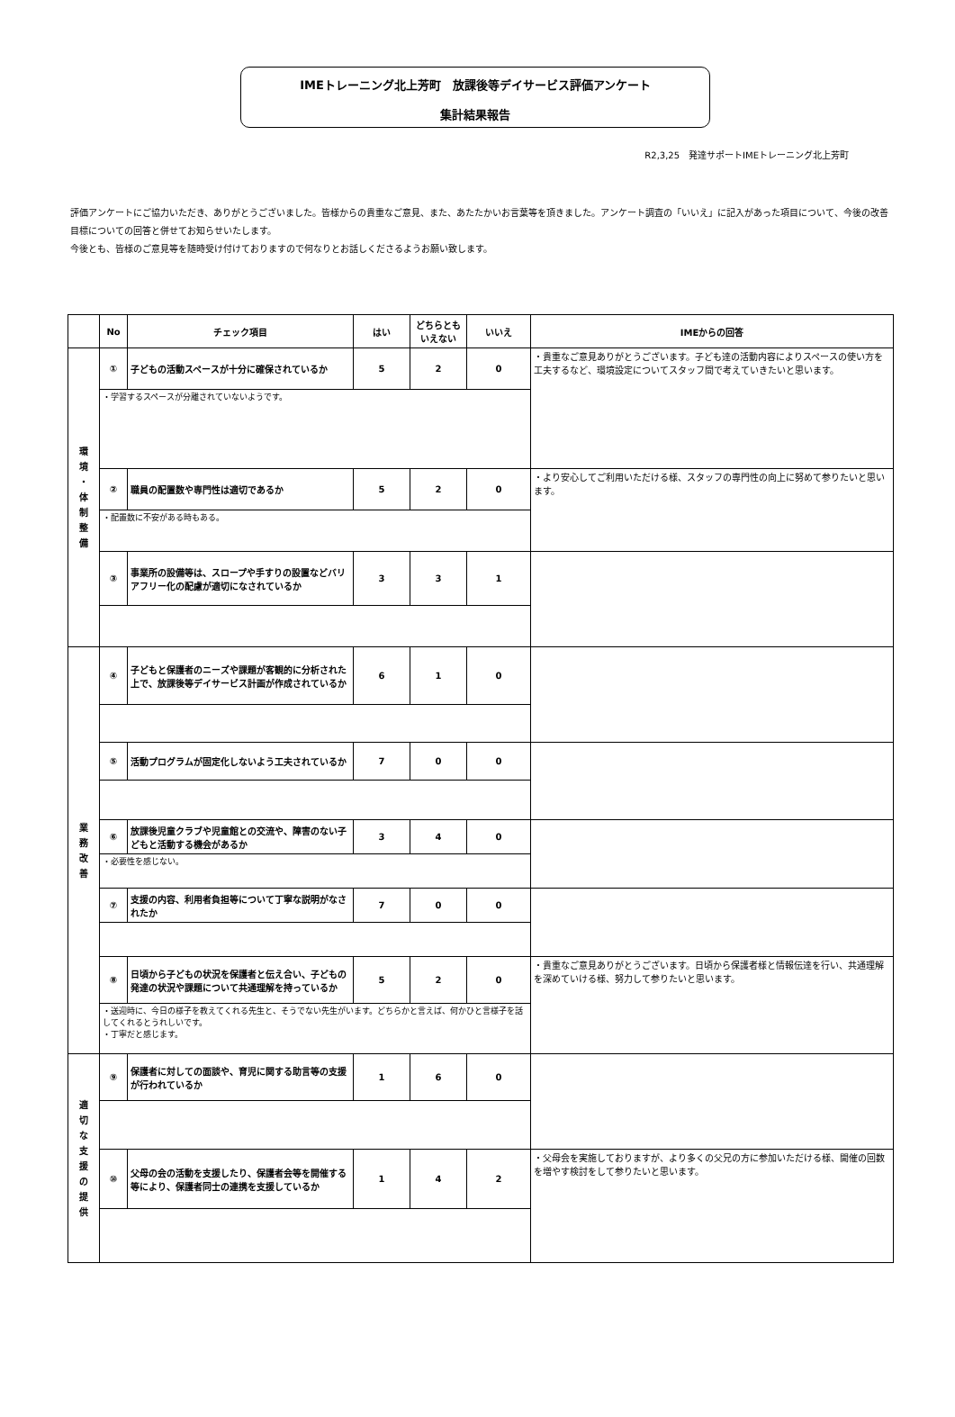IMEトレーニング北上芳町　放課後等デイサービス評価アンケート
集計結果報告
R2,3,25　発達サポートIMEトレーニング北上芳町
評価アンケートにご協力いただき、ありがとうございました。皆様からの貴重なご意見、また、あたたかいお言葉等を頂きました。アンケート調査の「いいえ」に記入があった項目について、今後の改善目標についての回答と併せてお知らせいたします。
今後とも、皆様のご意見等を随時受け付けておりますので何なりとお話しくださるようお願い致します。
| | No | チェック項目 | はい | どちらとも いえない | いいえ | IMEからの回答 |
| --- | --- | --- | --- | --- | --- | --- |
| 環 境 ・ 体 制 整 備 | ① | 子どもの活動スペースが十分に確保されているか | 5 | 2 | 0 | ・貴重なご意見ありがとうございます。子ども達の活動内容によりスペースの使い方を工夫するなど、環境設定についてスタッフ間で考えていきたいと思います。 |
| | ・学習するスペースが分離されていないようです。 | | | | | |
| | ② | 職員の配置数や専門性は適切であるか | 5 | 2 | 0 | ・より安心してご利用いただける様、スタッフの専門性の向上に努めて参りたいと思います。 |
| | ・配置数に不安がある時もある。 | | | | | |
| | ③ | 事業所の設備等は、スロープや手すりの設置などバリアフリー化の配慮が適切になされているか | 3 | 3 | 1 | |
| 業 務 改 善 | ④ | 子どもと保護者のニーズや課題が客観的に分析された上で、放課後等デイサービス計画が作成されているか | 6 | 1 | 0 | |
| | ⑤ | 活動プログラムが固定化しないよう工夫されているか | 7 | 0 | 0 | |
| | ⑥ | 放課後児童クラブや児童館との交流や、障害のない子どもと活動する機会があるか | 3 | 4 | 0 | |
| | ・必要性を感じない。 | | | | | |
| | ⑦ | 支援の内容、利用者負担等について丁寧な説明がなされたか | 7 | 0 | 0 | |
| | ⑧ | 日頃から子どもの状況を保護者と伝え合い、子どもの発達の状況や課題について共通理解を持っているか | 5 | 2 | 0 | ・貴重なご意見ありがとうございます。日頃から保護者様と情報伝達を行い、共通理解を深めていける様、努力して参りたいと思います。 |
| | ・送迎時に、今日の様子を教えてくれる先生と、そうでない先生がいます。どちらかと言えば、何かひと言様子を話してくれるとうれしいです。 ・丁寧だと感じます。 | | | | | |
| 適 切 な 支 援 の 提 供 | ⑨ | 保護者に対しての面談や、育児に関する助言等の支援が行われているか | 1 | 6 | 0 | |
| | ⑩ | 父母の会の活動を支援したり、保護者会等を開催する等により、保護者同士の連携を支援しているか | 1 | 4 | 2 | ・父母会を実施しておりますが、より多くの父兄の方に参加いただける様、開催の回数を増やす検討をして参りたいと思います。 |